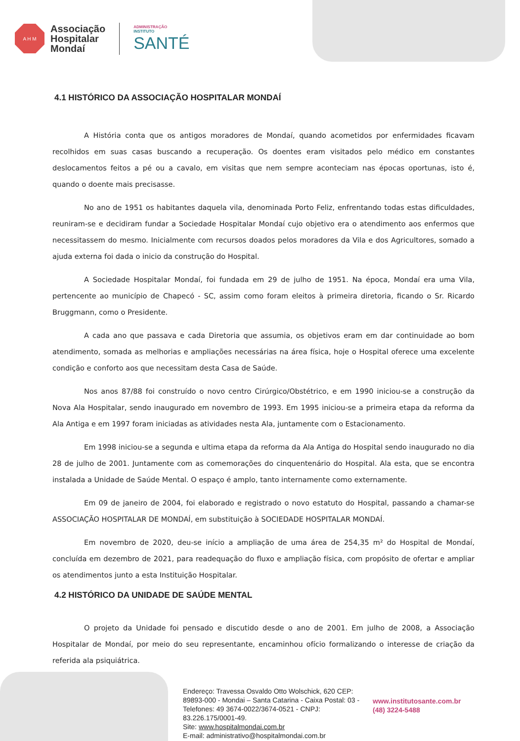A H M
Associação
Hospitalar
Mondaí
ADMINISTRAÇÃO
INSTITUTO
SANTÉ
4.1 HISTÓRICO DA ASSOCIAÇÃO HOSPITALAR MONDAÍ
A História conta que os antigos moradores de Mondaí, quando acometidos por enfermidades ficavam recolhidos em suas casas buscando a recuperação. Os doentes eram visitados pelo médico em constantes deslocamentos feitos a pé ou a cavalo, em visitas que nem sempre aconteciam nas épocas oportunas, isto é, quando o doente mais precisasse.
No ano de 1951 os habitantes daquela vila, denominada Porto Feliz, enfrentando todas estas dificuldades, reuniram-se e decidiram fundar a Sociedade Hospitalar Mondaí cujo objetivo era o atendimento aos enfermos que necessitassem do mesmo. Inicialmente com recursos doados pelos moradores da Vila e dos Agricultores, somado a ajuda externa foi dada o inicio da construção do Hospital.
A Sociedade Hospitalar Mondaí, foi fundada em 29 de julho de 1951. Na época, Mondaí era uma Vila, pertencente ao município de Chapecó - SC, assim como foram eleitos à primeira diretoria, ficando o Sr. Ricardo Bruggmann, como o Presidente.
A cada ano que passava e cada Diretoria que assumia, os objetivos eram em dar continuidade ao bom atendimento, somada as melhorias e ampliações necessárias na área física, hoje o Hospital oferece uma excelente condição e conforto aos que necessitam desta Casa de Saúde.
Nos anos 87/88 foi construído o novo centro Cirúrgico/Obstétrico, e em 1990 iniciou-se a construção da Nova Ala Hospitalar, sendo inaugurado em novembro de 1993. Em 1995 iniciou-se a primeira etapa da reforma da Ala Antiga e em 1997 foram iniciadas as atividades nesta Ala, juntamente com o Estacionamento.
Em 1998 iniciou-se a segunda e ultima etapa da reforma da Ala Antiga do Hospital sendo inaugurado no dia 28 de julho de 2001. Juntamente com as comemorações do cinquentenário do Hospital. Ala esta, que se encontra instalada a Unidade de Saúde Mental. O espaço é amplo, tanto internamente como externamente.
Em 09 de janeiro de 2004, foi elaborado e registrado o novo estatuto do Hospital, passando a chamar-se ASSOCIAÇÃO HOSPITALAR DE MONDAÍ, em substituição à SOCIEDADE HOSPITALAR MONDAÍ.
Em novembro de 2020, deu-se início a ampliação de uma área de 254,35 m² do Hospital de Mondaí, concluída em dezembro de 2021, para readequação do fluxo e ampliação física, com propósito de ofertar e ampliar os atendimentos junto a esta Instituição Hospitalar.
4.2 HISTÓRICO DA UNIDADE DE SAÚDE MENTAL
O projeto da Unidade foi pensado e discutido desde o ano de 2001. Em julho de 2008, a Associação Hospitalar de Mondaí, por meio do seu representante, encaminhou ofício formalizando o interesse de criação da referida ala psiquiátrica.
Endereço: Travessa Osvaldo Otto Wolschick, 620 CEP: 89893-000 - Mondai – Santa Catarina - Caixa Postal: 03 - Telefones: 49 3674-0022/3674-0521 - CNPJ: 83.226.175/0001-49.
Site: www.hospitalmondai.com.br
E-mail: administrativo@hospitalmondai.com.br
www.institutosante.com.br
(48) 3224-5488